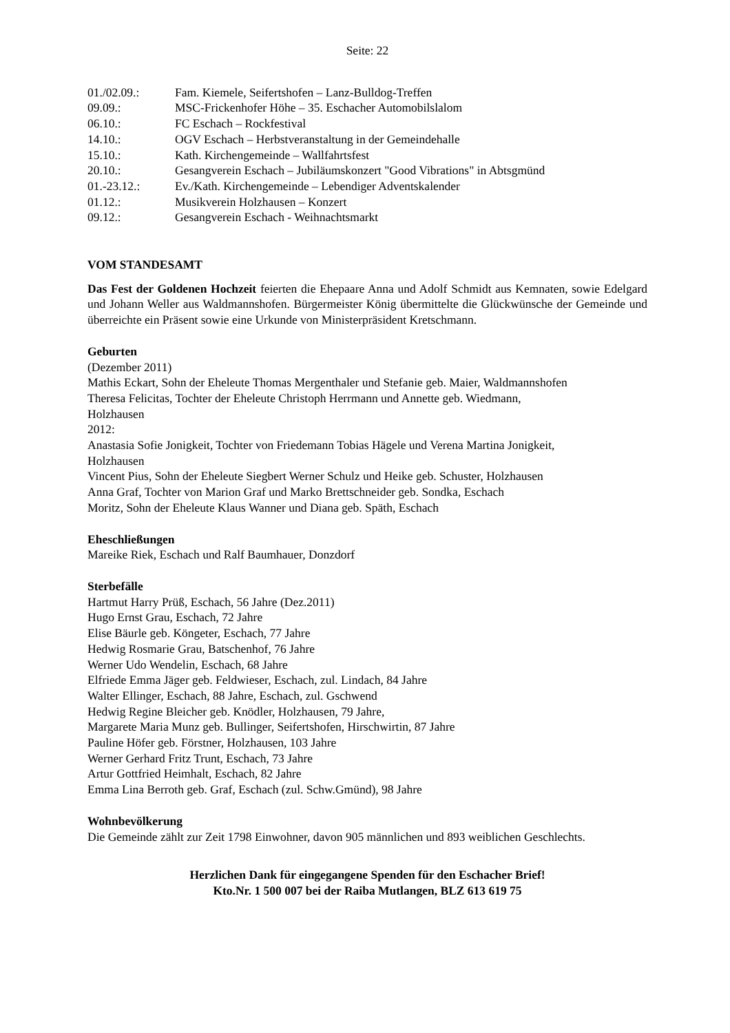Seite: 22
01./02.09.: Fam. Kiemele, Seifertshofen – Lanz-Bulldog-Treffen
09.09.: MSC-Frickenhofer Höhe – 35. Eschacher Automobilslalom
06.10.: FC Eschach – Rockfestival
14.10.: OGV Eschach – Herbstveranstaltung in der Gemeindehalle
15.10.: Kath. Kirchengemeinde – Wallfahrtsfest
20.10.: Gesangverein Eschach – Jubiläumskonzert "Good Vibrations" in Abtsgmünd
01.-23.12.: Ev./Kath. Kirchengemeinde – Lebendiger Adventskalender
01.12.: Musikverein Holzhausen – Konzert
09.12.: Gesangverein Eschach - Weihnachtsmarkt
VOM STANDESAMT
Das Fest der Goldenen Hochzeit feierten die Ehepaare Anna und Adolf Schmidt aus Kemnaten, sowie Edelgard und Johann Weller aus Waldmannshofen. Bürgermeister König übermittelte die Glückwünsche der Gemeinde und überreichte ein Präsent sowie eine Urkunde von Ministerpräsident Kretschmann.
Geburten
(Dezember 2011)
Mathis Eckart, Sohn der Eheleute Thomas Mergenthaler und Stefanie geb. Maier, Waldmannshofen
Theresa Felicitas, Tochter der Eheleute Christoph Herrmann und Annette geb. Wiedmann,
Holzhausen
2012:
Anastasia Sofie Jonigkeit, Tochter von Friedemann Tobias Hägele und Verena Martina Jonigkeit,
Holzhausen
Vincent Pius, Sohn der Eheleute Siegbert Werner Schulz und Heike geb. Schuster, Holzhausen
Anna Graf, Tochter von Marion Graf und Marko Brettschneider geb. Sondka, Eschach
Moritz, Sohn der Eheleute Klaus Wanner und Diana geb. Späth, Eschach
Eheschließungen
Mareike Riek, Eschach und Ralf Baumhauer, Donzdorf
Sterbefälle
Hartmut Harry Prüß, Eschach, 56 Jahre (Dez.2011)
Hugo Ernst Grau, Eschach, 72 Jahre
Elise Bäurle geb. Köngeter, Eschach, 77 Jahre
Hedwig Rosmarie Grau, Batschenhof, 76 Jahre
Werner Udo Wendelin, Eschach, 68 Jahre
Elfriede Emma Jäger geb. Feldwieser, Eschach, zul. Lindach, 84 Jahre
Walter Ellinger, Eschach, 88 Jahre, Eschach, zul. Gschwend
Hedwig Regine Bleicher geb. Knödler, Holzhausen, 79 Jahre,
Margarete Maria Munz geb. Bullinger, Seifertshofen, Hirschwirtin, 87 Jahre
Pauline Höfer geb. Förstner, Holzhausen, 103 Jahre
Werner Gerhard Fritz Trunt, Eschach, 73 Jahre
Artur Gottfried Heimhalt, Eschach, 82 Jahre
Emma Lina Berroth geb. Graf, Eschach (zul. Schw.Gmünd), 98 Jahre
Wohnbevölkerung
Die Gemeinde zählt zur Zeit 1798 Einwohner, davon 905 männlichen und 893 weiblichen Geschlechts.
Herzlichen Dank für eingegangene Spenden für den Eschacher Brief!
Kto.Nr. 1 500 007 bei der Raiba Mutlangen, BLZ 613 619 75